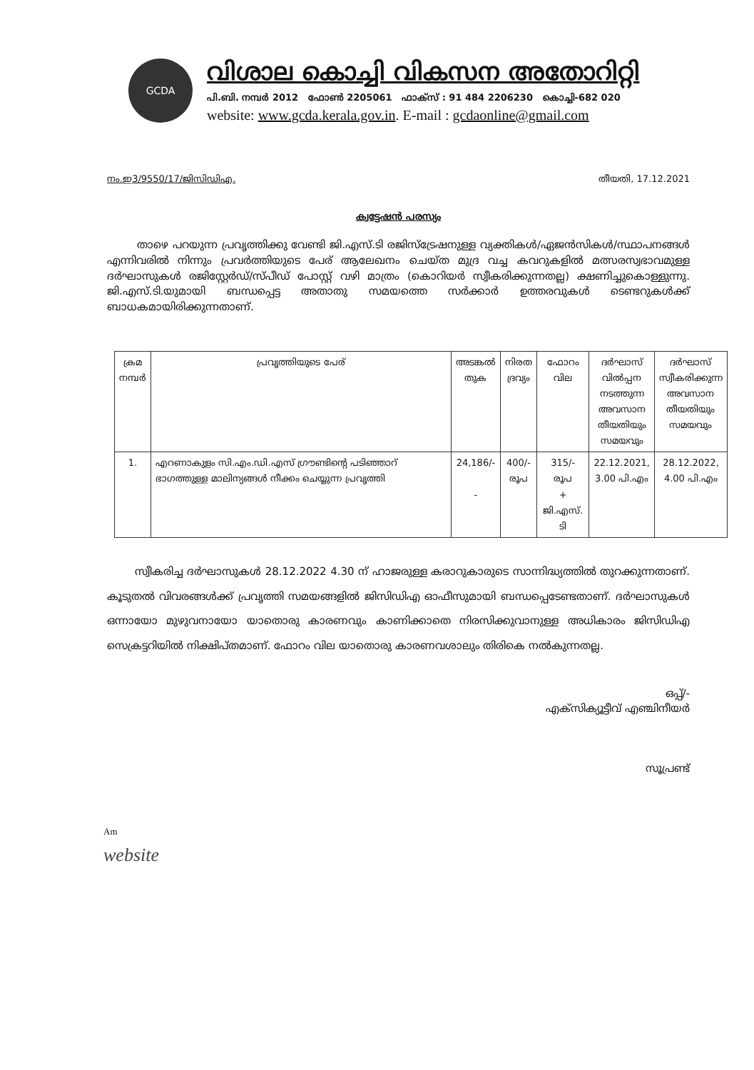GCDA
വിശാല കൊച്ചി വികസന അതോറിറ്റി
പി.ബി. നമ്പർ 2012 ഫോൺ 2205061 ഫാക്സ് : 91 484 2206230 കൊച്ചി-682 020
website: www.gcda.kerala.gov.in. E-mail : gcdaonline@gmail.com
നം.ഇ3/9550/17/ജിസിഡിഎ. തീയതി, 17.12.2021
ക്വട്ടേഷൻ പരസ്യം
താഴെ പറയുന്ന പ്രവൃത്തിക്കു വേണ്ടി ജി.എസ്.ടി രജിസ്ട്രേഷനുള്ള വ്യക്തികൾ/ഏജൻസികൾ/സ്ഥാപനങ്ങൾ എന്നിവരിൽ നിന്നും പ്രവർത്തിയുടെ പേര് ആലേഖനം ചെയ്ത മുദ്ര വച്ച കവറുകളിൽ മത്സരസ്വഭാവമുള്ള ദർഘാസുകൾ രജിസ്റ്റേർഡ്/സ്പീഡ് പോസ്റ്റ് വഴി മാത്രം (കൊറിയർ സ്വീകരിക്കുന്നതല്ല) ക്ഷണിച്ചുകൊള്ളുന്നു. ജി.എസ്.ടി.യുമായി ബന്ധപ്പെട്ട അതാതു സമയത്തെ സർക്കാർ ഉത്തരവുകൾ ടെണ്ടറുകൾക്ക് ബാധകമായിരിക്കുന്നതാണ്.
| ക്രമ നമ്പർ | പ്രവൃത്തിയുടെ പേര് | അടങ്കൽ തുക | നിരത ദ്രവ്യം | ഫോറം വില | ദർഘാസ് വിൽപ്പന നടത്തുന്ന അവസാന തീയതിയും സമയവും | ദർഘാസ് സ്വീകരിക്കുന്ന അവസാന തീയതിയും സമയവും |
| --- | --- | --- | --- | --- | --- | --- |
| 1. | എറണാകുളം സി.എം.ഡി.എസ് ഗ്രൗണ്ടിന്റെ പടിഞ്ഞാറ് ഭാഗത്തുള്ള മാലിന്യങ്ങൾ നീക്കം ചെയ്യുന്ന പ്രവൃത്തി | 24,186/- - | 400/- രൂപ | 315/- രൂപ + ജി.എസ്. ടി | 22.12.2021, 3.00 പി.എം | 28.12.2022, 4.00 പി.എം |
സ്വീകരിച്ച ദർഘാസുകൾ 28.12.2022 4.30 ന് ഹാജരുള്ള കരാറുകാരുടെ സാന്നിദ്ധ്യത്തിൽ തുറക്കുന്നതാണ്. കൂടുതൽ വിവരങ്ങൾക്ക് പ്രവൃത്തി സമയങ്ങളിൽ ജിസിഡിഎ ഓഫീസുമായി ബന്ധപ്പെടേണ്ടതാണ്. ദർഘാസുകൾ ഒന്നായോ മുഴുവനായോ യാതൊരു കാരണവും കാണിക്കാതെ നിരസിക്കുവാനുള്ള അധികാരം ജിസിഡിഎ സെക്രട്ടറിയിൽ നിക്ഷിപ്തമാണ്. ഫോറം വില യാതൊരു കാരണവശാലും തിരികെ നൽകുന്നതല്ല.
ഒപ്പ്/-
എക്സിക്യൂട്ടീവ് എഞ്ചിനീയർ
സൂപ്രണ്ട്
Am
website